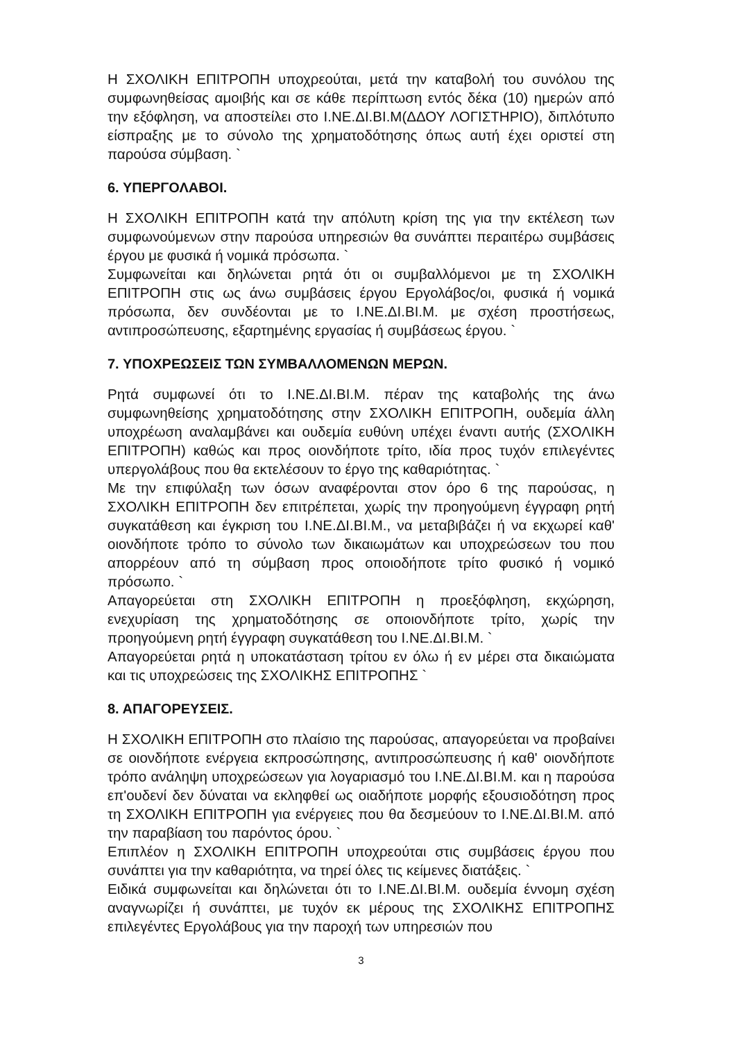Η ΣΧΟΛΙΚΗ ΕΠΙΤΡΟΠΗ υποχρεούται, μετά την καταβολή του συνόλου της συμφωνηθείσας αμοιβής και σε κάθε περίπτωση εντός δέκα (10) ημερών από την εξόφληση, να αποστείλει στο Ι.ΝΕ.ΔΙ.ΒΙ.Μ(ΔΔΟΥ ΛΟΓΙΣΤΗΡΙΟ), διπλότυπο είσπραξης με το σύνολο της χρηματοδότησης όπως αυτή έχει οριστεί στη παρούσα σύμβαση. `
6. ΥΠΕΡΓΟΛΑΒΟΙ.
Η ΣΧΟΛΙΚΗ ΕΠΙΤΡΟΠΗ κατά την απόλυτη κρίση της για την εκτέλεση των συμφωνούμενων στην παρούσα υπηρεσιών θα συνάπτει περαιτέρω συμβάσεις έργου με φυσικά ή νομικά πρόσωπα. `
Συμφωνείται και δηλώνεται ρητά ότι οι συμβαλλόμενοι με τη ΣΧΟΛΙΚΗ ΕΠΙΤΡΟΠΗ στις ως άνω συμβάσεις έργου Εργολάβος/οι, φυσικά ή νομικά πρόσωπα, δεν συνδέονται με το Ι.ΝΕ.ΔΙ.ΒΙ.Μ. με σχέση προστήσεως, αντιπροσώπευσης, εξαρτημένης εργασίας ή συμβάσεως έργου. `
7. ΥΠΟΧΡΕΩΣΕΙΣ ΤΩΝ ΣΥΜΒΑΛΛΟΜΕΝΩΝ ΜΕΡΩΝ.
Ρητά συμφωνεί ότι το Ι.ΝΕ.ΔΙ.ΒΙ.Μ. πέραν της καταβολής της άνω συμφωνηθείσης χρηματοδότησης στην ΣΧΟΛΙΚΗ ΕΠΙΤΡΟΠΗ, ουδεμία άλλη υποχρέωση αναλαμβάνει και ουδεμία ευθύνη υπέχει έναντι αυτής (ΣΧΟΛΙΚΗ ΕΠΙΤΡΟΠΗ) καθώς και προς οιονδήποτε τρίτο, ιδία προς τυχόν επιλεγέντες υπεργολάβους που θα εκτελέσουν το έργο της καθαριότητας. `
Με την επιφύλαξη των όσων αναφέρονται στον όρο 6 της παρούσας, η ΣΧΟΛΙΚΗ ΕΠΙΤΡΟΠΗ δεν επιτρέπεται, χωρίς την προηγούμενη έγγραφη ρητή συγκατάθεση και έγκριση του Ι.ΝΕ.ΔΙ.ΒΙ.Μ., να μεταβιβάζει ή να εκχωρεί καθ' οιονδήποτε τρόπο το σύνολο των δικαιωμάτων και υποχρεώσεων του που απορρέουν από τη σύμβαση προς οποιοδήποτε τρίτο φυσικό ή νομικό πρόσωπο. `
Απαγορεύεται στη ΣΧΟΛΙΚΗ ΕΠΙΤΡΟΠΗ η προεξόφληση, εκχώρηση, ενεχυρίαση της χρηματοδότησης σε οποιονδήποτε τρίτο, χωρίς την προηγούμενη ρητή έγγραφη συγκατάθεση του Ι.ΝΕ.ΔΙ.ΒΙ.Μ. `
Απαγορεύεται ρητά η υποκατάσταση τρίτου εν όλω ή εν μέρει στα δικαιώματα και τις υποχρεώσεις της ΣΧΟΛΙΚΗΣ ΕΠΙΤΡΟΠΗΣ `
8. ΑΠΑΓΟΡΕΥΣΕΙΣ.
Η ΣΧΟΛΙΚΗ ΕΠΙΤΡΟΠΗ στο πλαίσιο της παρούσας, απαγορεύεται να προβαίνει σε οιονδήποτε ενέργεια εκπροσώπησης, αντιπροσώπευσης ή καθ' οιονδήποτε τρόπο ανάληψη υποχρεώσεων για λογαριασμό του Ι.ΝΕ.ΔΙ.ΒΙ.Μ. και η παρούσα επ'ουδενί δεν δύναται να εκληφθεί ως οιαδήποτε μορφής εξουσιοδότηση προς τη ΣΧΟΛΙΚΗ ΕΠΙΤΡΟΠΗ για ενέργειες που θα δεσμεύουν το Ι.ΝΕ.ΔΙ.ΒΙ.Μ. από την παραβίαση του παρόντος όρου. `
Επιπλέον η ΣΧΟΛΙΚΗ ΕΠΙΤΡΟΠΗ υποχρεούται στις συμβάσεις έργου που συνάπτει για την καθαριότητα, να τηρεί όλες τις κείμενες διατάξεις. `
Ειδικά συμφωνείται και δηλώνεται ότι το Ι.ΝΕ.ΔΙ.ΒΙ.Μ. ουδεμία έννομη σχέση αναγνωρίζει ή συνάπτει, με τυχόν εκ μέρους της ΣΧΟΛΙΚΗΣ ΕΠΙΤΡΟΠΗΣ επιλεγέντες Εργολάβους για την παροχή των υπηρεσιών που
3